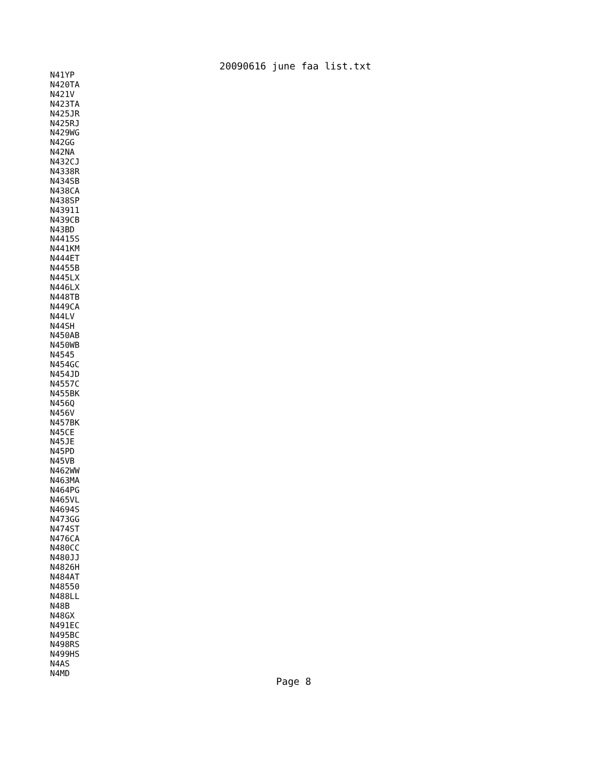20090616 june faa list.txt
N41YP
N420TA
N421V
N423TA
N425JR
N425RJ
N429WG
N42GG
N42NA
N432CJ
N4338R
N434SB
N438CA
N438SP
N43911
N439CB
N43BD
N4415S
N441KM
N444ET
N4455B
N445LX
N446LX
N448TB
N449CA
N44LV
N44SH
N450AB
N450WB
N4545
N454GC
N454JD
N4557C
N455BK
N456Q
N456V
N457BK
N45CE
N45JE
N45PD
N45VB
N462WW
N463MA
N464PG
N465VL
N4694S
N473GG
N474ST
N476CA
N480CC
N480JJ
N4826H
N484AT
N48550
N488LL
N48B
N48GX
N491EC
N495BC
N498RS
N499HS
N4AS
N4MD
Page 8